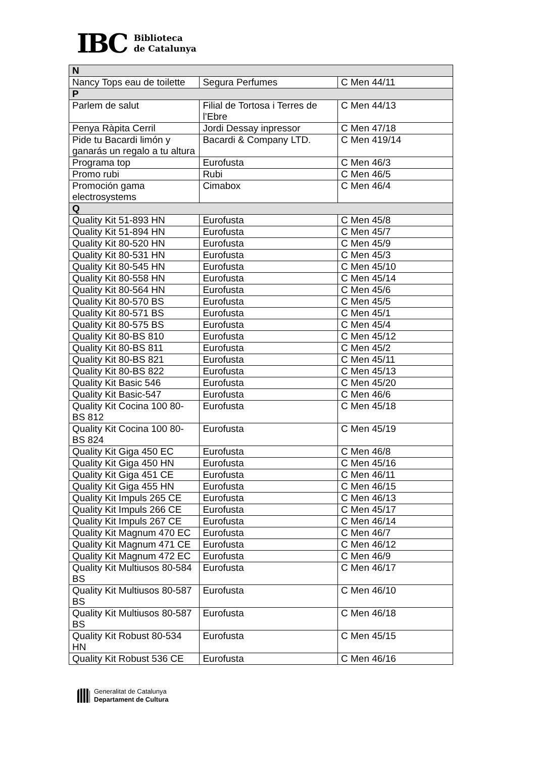IBC
Biblioteca
de Catalunya
| N | | |
| --- | --- | --- |
| Nancy Tops eau de toilette | Segura Perfumes | C Men 44/11 |
| P | | |
| Parlem de salut | Filial de Tortosa i Terres de l’Ebre | C Men 44/13 |
| Penya Ràpita Cerril | Jordi Dessay inpressor | C Men 47/18 |
| Pide tu Bacardi limón y ganarás un regalo a tu altura | Bacardi & Company LTD. | C Men 419/14 |
| Programa top | Eurofusta | C Men 46/3 |
| Promo rubi | Rubi | C Men 46/5 |
| Promoción gama electrosystems | Cimabox | C Men 46/4 |
| Q | | |
| Quality Kit 51-893 HN | Eurofusta | C Men 45/8 |
| Quality Kit 51-894 HN | Eurofusta | C Men 45/7 |
| Quality Kit 80-520 HN | Eurofusta | C Men 45/9 |
| Quality Kit 80-531 HN | Eurofusta | C Men 45/3 |
| Quality Kit 80-545 HN | Eurofusta | C Men 45/10 |
| Quality Kit 80-558 HN | Eurofusta | C Men 45/14 |
| Quality Kit 80-564 HN | Eurofusta | C Men 45/6 |
| Quality Kit 80-570 BS | Eurofusta | C Men 45/5 |
| Quality Kit 80-571 BS | Eurofusta | C Men 45/1 |
| Quality Kit 80-575 BS | Eurofusta | C Men 45/4 |
| Quality Kit 80-BS 810 | Eurofusta | C Men 45/12 |
| Quality Kit 80-BS 811 | Eurofusta | C Men 45/2 |
| Quality Kit 80-BS 821 | Eurofusta | C Men 45/11 |
| Quality Kit 80-BS 822 | Eurofusta | C Men 45/13 |
| Quality Kit Basic 546 | Eurofusta | C Men 45/20 |
| Quality Kit Basic-547 | Eurofusta | C Men 46/6 |
| Quality Kit Cocina 100 80-BS 812 | Eurofusta | C Men 45/18 |
| Quality Kit Cocina 100 80-BS 824 | Eurofusta | C Men 45/19 |
| Quality Kit Giga 450 EC | Eurofusta | C Men 46/8 |
| Quality Kit Giga 450 HN | Eurofusta | C Men 45/16 |
| Quality Kit Giga 451 CE | Eurofusta | C Men 46/11 |
| Quality Kit Giga 455 HN | Eurofusta | C Men 46/15 |
| Quality Kit Impuls 265 CE | Eurofusta | C Men 46/13 |
| Quality Kit Impuls 266 CE | Eurofusta | C Men 45/17 |
| Quality Kit Impuls 267 CE | Eurofusta | C Men 46/14 |
| Quality Kit Magnum 470 EC | Eurofusta | C Men 46/7 |
| Quality Kit Magnum 471 CE | Eurofusta | C Men 46/12 |
| Quality Kit Magnum 472 EC | Eurofusta | C Men 46/9 |
| Quality Kit Multiusos 80-584 BS | Eurofusta | C Men 46/17 |
| Quality Kit Multiusos 80-587 BS | Eurofusta | C Men 46/10 |
| Quality Kit Multiusos 80-587 BS | Eurofusta | C Men 46/18 |
| Quality Kit Robust 80-534 HN | Eurofusta | C Men 45/15 |
| Quality Kit Robust 536 CE | Eurofusta | C Men 46/16 |
Generalitat de Catalunya
Departament de Cultura